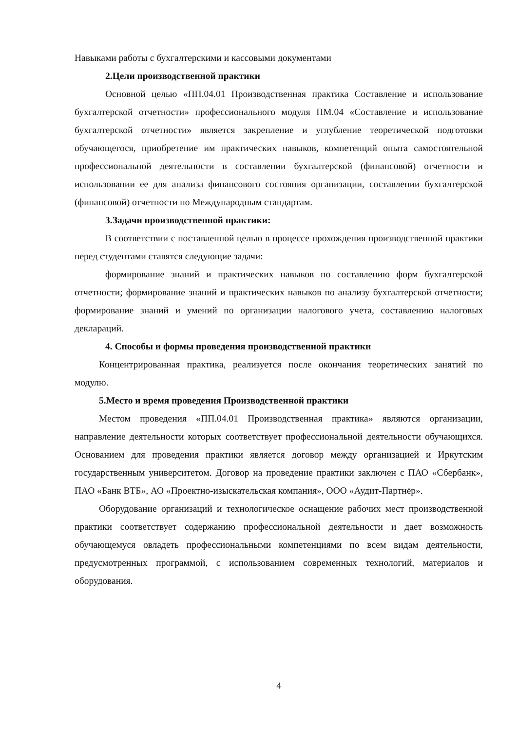Навыками работы с бухгалтерскими и кассовыми документами
2.Цели производственной практики
Основной целью «ПП.04.01 Производственная практика Составление и использование бухгалтерской отчетности» профессионального модуля ПМ.04 «Составление и использование бухгалтерской отчетности» является закрепление и углубление теоретической подготовки обучающегося, приобретение им практических навыков, компетенций опыта самостоятельной профессиональной деятельности в составлении бухгалтерской (финансовой) отчетности и использовании ее для анализа финансового состояния организации, составлении бухгалтерской (финансовой) отчетности по Международным стандартам.
3.Задачи производственной практики:
В соответствии с поставленной целью в процессе прохождения производственной практики перед студентами ставятся следующие задачи:
формирование знаний и практических навыков по составлению форм бухгалтерской отчетности; формирование знаний и практических навыков по анализу бухгалтерской отчетности; формирование знаний и умений по организации налогового учета, составлению налоговых деклараций.
4. Способы и формы проведения производственной практики
Концентрированная практика, реализуется после окончания теоретических занятий по модулю.
5.Место и время проведения Производственной практики
Местом проведения «ПП.04.01 Производственная практика» являются организации, направление деятельности которых соответствует профессиональной деятельности обучающихся. Основанием для проведения практики является договор между организацией и Иркутским государственным университетом. Договор на проведение практики заключен с ПАО «Сбербанк», ПАО «Банк ВТБ», АО «Проектно-изыскательская компания», ООО «Аудит-Партнёр».
Оборудование организаций и технологическое оснащение рабочих мест производственной практики соответствует содержанию профессиональной деятельности и дает возможность обучающемуся овладеть профессиональными компетенциями по всем видам деятельности, предусмотренных программой, с использованием современных технологий, материалов и оборудования.
4